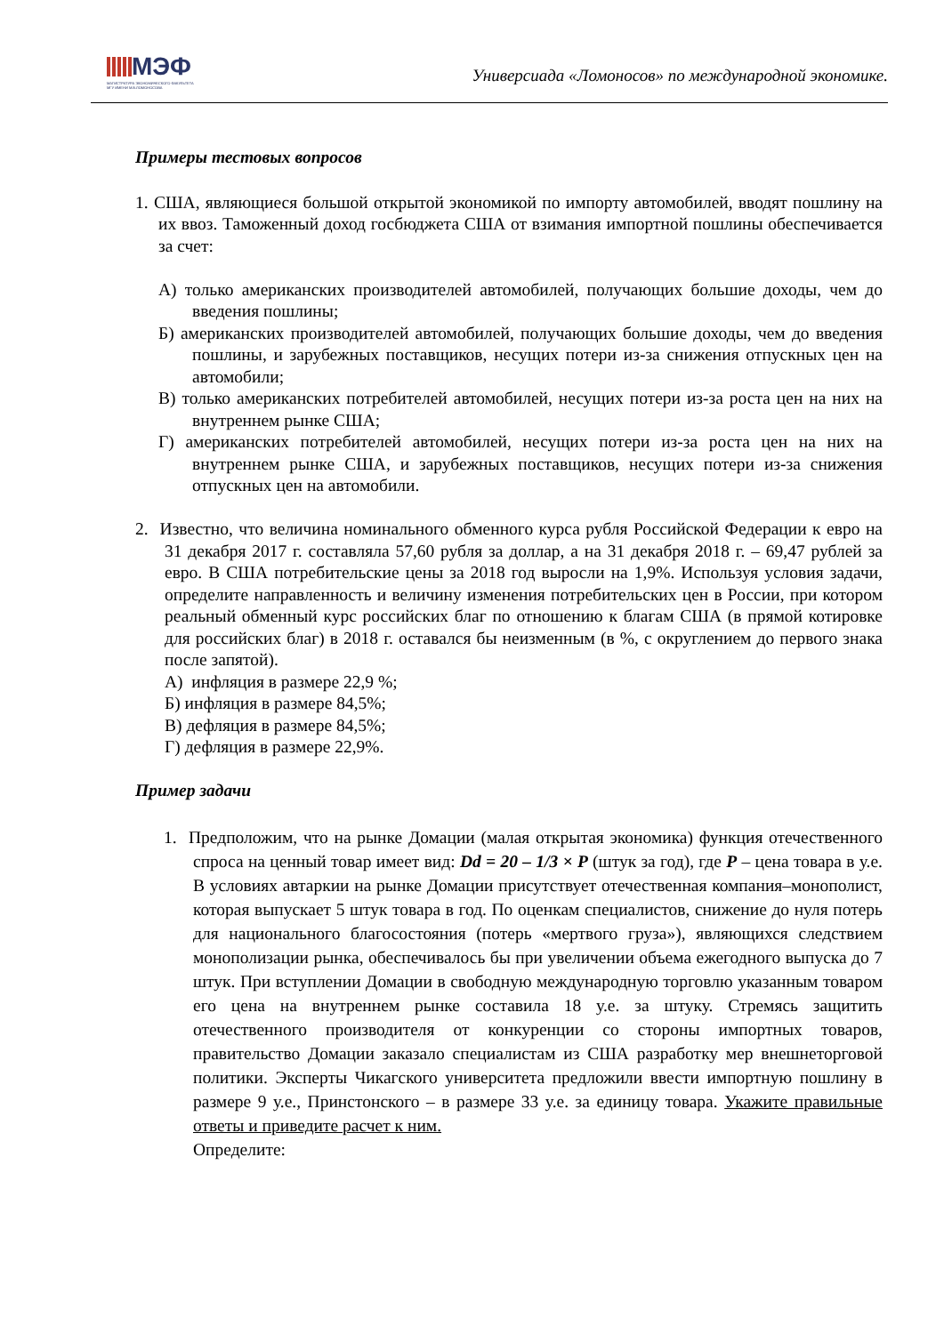МЭФ
МАГИСТРАТУРА ЭКОНОМИЧЕСКОГО ФАКУЛЬТЕТА
МГУ ИМЕНИ М.В.ЛОМОНОСОВА
Универсиада «Ломоносов» по международной экономике.
Примеры тестовых вопросов
1. США, являющиеся большой открытой экономикой по импорту автомобилей, вводят пошлину на их ввоз. Таможенный доход госбюджета США от взимания импортной пошлины обеспечивается за счет:
А) только американских производителей автомобилей, получающих большие доходы, чем до введения пошлины;
Б) американских производителей автомобилей, получающих большие доходы, чем до введения пошлины, и зарубежных поставщиков, несущих потери из-за снижения отпускных цен на автомобили;
В) только американских потребителей автомобилей, несущих потери из-за роста цен на них на внутреннем рынке США;
Г) американских потребителей автомобилей, несущих потери из-за роста цен на них на внутреннем рынке США, и зарубежных поставщиков, несущих потери из-за снижения отпускных цен на автомобили.
2. Известно, что величина номинального обменного курса рубля Российской Федерации к евро на 31 декабря 2017 г. составляла 57,60 рубля за доллар, а на 31 декабря 2018 г. – 69,47 рублей за евро. В США потребительские цены за 2018 год выросли на 1,9%. Используя условия задачи, определите направленность и величину изменения потребительских цен в России, при котором реальный обменный курс российских благ по отношению к благам США (в прямой котировке для российских благ) в 2018 г. оставался бы неизменным (в %, с округлением до первого знака после запятой).
А) инфляция в размере 22,9 %;
Б) инфляция в размере 84,5%;
В) дефляция в размере 84,5%;
Г) дефляция в размере 22,9%.
Пример задачи
1. Предположим, что на рынке Домации (малая открытая экономика) функция отечественного спроса на ценный товар имеет вид: Dd = 20 – 1/3 × P (штук за год), где P – цена товара в у.е. В условиях автаркии на рынке Домации присутствует отечественная компания–монополист, которая выпускает 5 штук товара в год. По оценкам специалистов, снижение до нуля потерь для национального благосостояния (потерь «мертвого груза»), являющихся следствием монополизации рынка, обеспечивалось бы при увеличении объема ежегодного выпуска до 7 штук. При вступлении Домации в свободную международную торговлю указанным товаром его цена на внутреннем рынке составила 18 у.е. за штуку. Стремясь защитить отечественного производителя от конкуренции со стороны импортных товаров, правительство Домации заказало специалистам из США разработку мер внешнеторговой политики. Эксперты Чикагского университета предложили ввести импортную пошлину в размере 9 у.е., Принстонского – в размере 33 у.е. за единицу товара. Укажите правильные ответы и приведите расчет к ним.
Определите: